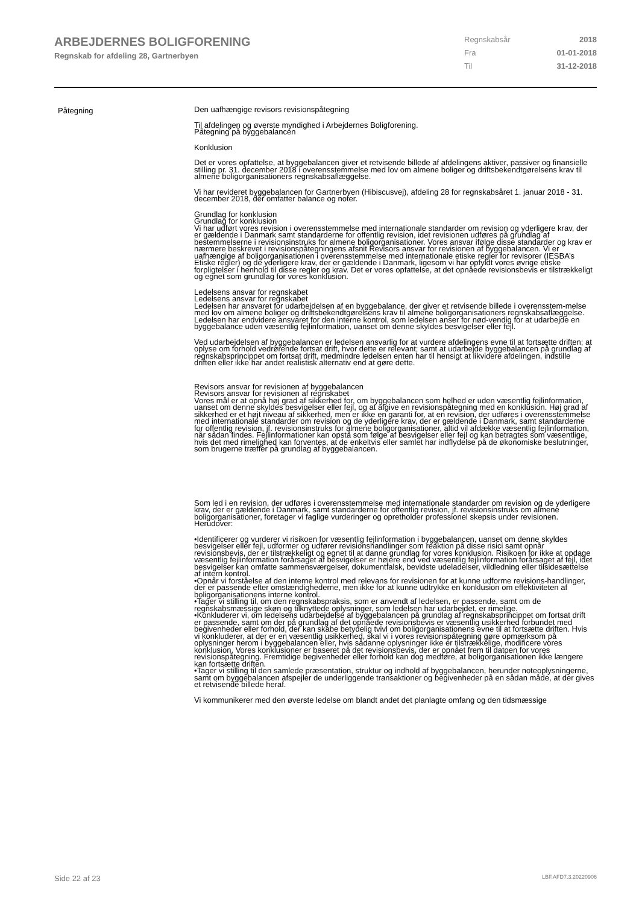ARBEJDERNES BOLIGFORENING
Regnskab for afdeling 28, Gartnerbyen
Regnskabsår 2018
Fra 01-01-2018
Til 31-12-2018
Påtegning
Den uafhængige revisors revisionspåtegning
Til afdelingen og øverste myndighed i Arbejdernes Boligforening.
Påtegning på byggebalancen
Konklusion
Det er vores opfattelse, at byggebalancen giver et retvisende billede af afdelingens aktiver, passiver og finansielle stilling pr. 31. december 2018 i overensstemmelse med lov om almene boliger og driftsbekendtgørelsens krav til almene boligorganisationers regnskabsaflæggelse.
Vi har revideret byggebalancen for Gartnerbyen (Hibiscusvej), afdeling 28 for regnskabsåret 1. januar 2018 - 31. december 2018, der omfatter balance og noter.
Grundlag for konklusion
Grundlag for konklusion
Vi har udført vores revision i overensstemmelse med internationale standarder om revision og yderligere krav, der er gældende i Danmark samt standarderne for offentlig revision, idet revisionen udføres på grundlag af bestemmelserne i revisionsinstruks for almene boligorganisationer. Vores ansvar ifølge disse standarder og krav er nærmere beskrevet i revisionspåtegningens afsnit Revisors ansvar for revisionen af byggebalancen. Vi er uafhængige af boligorganisationen i overensstemmelse med internationale etiske regler for revisorer (IESBA’s Etiske regler) og de yderligere krav, der er gældende i Danmark, ligesom vi har opfyldt vores øvrige etiske forpligtelser i henhold til disse regler og krav. Det er vores opfattelse, at det opnåede revisionsbevis er tilstrækkeligt og egnet som grundlag for vores konklusion.
Ledelsens ansvar for regnskabet
Ledelsens ansvar for regnskabet
Ledelsen har ansvaret for udarbejdelsen af en byggebalance, der giver et retvisende billede i overensstem-melse med lov om almene boliger og driftsbekendtgørelsens krav til almene boligorganisationers regnskabsaflæggelse. Ledelsen har endvidere ansvaret for den interne kontrol, som ledelsen anser for nød-vendig for at udarbejde en byggebalance uden væsentlig fejlinformation, uanset om denne skyldes besvigelser eller fejl.
Ved udarbejdelsen af byggebalancen er ledelsen ansvarlig for at vurdere afdelingens evne til at fortsætte driften; at oplyse om forhold vedrørende fortsat drift, hvor dette er relevant; samt at udarbejde byggebalancen på grundlag af regnskabsprincippet om fortsat drift, medmindre ledelsen enten har til hensigt at likvidere afdelingen, indstille driften eller ikke har andet realistisk alternativ end at gøre dette.
Revisors ansvar for revisionen af byggebalancen
Revisors ansvar for revisionen af regnskabet
Vores mål er at opnå høj grad af sikkerhed for, om byggebalancen som helhed er uden væsentlig fejlinformation, uanset om denne skyldes besvigelser eller fejl, og at afgive en revisionspåtegning med en konklusion. Høj grad af sikkerhed er et højt niveau af sikkerhed, men er ikke en garanti for, at en revision, der udføres i overensstemmelse med internationale standarder om revision og de yderligere krav, der er gældende i Danmark, samt standarderne for offentlig revision, jf. revisionsinstruks for almene boligorganisationer, altid vil afdække væsentlig fejlinformation, når sådan findes. Fejlinformationer kan opstå som følge af besvigelser eller fejl og kan betragtes som væsentlige, hvis det med rimelighed kan forventes, at de enkeltvis eller samlet har indflydelse på de økonomiske beslutninger, som brugerne træffer på grundlag af byggebalancen.
Som led i en revision, der udføres i overensstemmelse med internationale standarder om revision og de yderligere krav, der er gældende i Danmark, samt standarderne for offentlig revision, jf. revisionsinstruks om almene boligorganisationer, foretager vi faglige vurderinger og opretholder professionel skepsis under revisionen. Herudover:
•Identificerer og vurderer vi risikoen for væsentlig fejlinformation i byggebalancen, uanset om denne skyldes besvigelser eller fejl, udformer og udfører revisionshandlinger som reaktion på disse risici samt opnår revisionsbevis, der er tilstrækkeligt og egnet til at danne grundlag for vores konklusion. Risikoen for ikke at opdage væsentlig fejlinformation forårsaget af besvigelser er højere end ved væsentlig fejlinformation forårsaget af fejl, idet besvigelser kan omfatte sammensværgelser, dokumentfalsk, bevidste udeladelser, vildledning eller tilsidesættelse af intern kontrol.
•Opnår vi forståelse af den interne kontrol med relevans for revisionen for at kunne udforme revisions-handlinger, der er passende efter omstændighederne, men ikke for at kunne udtrykke en konklusion om effektiviteten af boligorganisationens interne kontrol.
•Tager vi stilling til, om den regnskabspraksis, som er anvendt af ledelsen, er passende, samt om de regnskabsmæssige skøn og tilknyttede oplysninger, som ledelsen har udarbejdet, er rimelige.
•Konkluderer vi, om ledelsens udarbejdelse af byggebalancen på grundlag af regnskabsprincippet om fortsat drift er passende, samt om der på grundlag af det opnåede revisionsbevis er væsentlig usikkerhed forbundet med begivenheder eller forhold, der kan skabe betydelig tvivl om boligorganisationens evne til at fortsætte driften. Hvis vi konkluderer, at der er en væsentlig usikkerhed, skal vi i vores revisionspåtegning gøre opmærksom på oplysninger herom i byggebalancen eller, hvis sådanne oplysninger ikke er tilstrækkelige, modificere vores konklusion. Vores konklusioner er baseret på det revisionsbevis, der er opnået frem til datoen for vores revisionspåtegning. Fremtidige begivenheder eller forhold kan dog medføre, at boligorganisationen ikke længere kan fortsætte driften.
•Tager vi stilling til den samlede præsentation, struktur og indhold af byggebalancen, herunder noteoplysningerne, samt om byggebalancen afspejler de underliggende transaktioner og begivenheder på en sådan måde, at der gives et retvisende billede heraf.
Vi kommunikerer med den øverste ledelse om blandt andet det planlagte omfang og den tidsmæssige
Side 22 af 23 LBF.AFD7.3.20220906